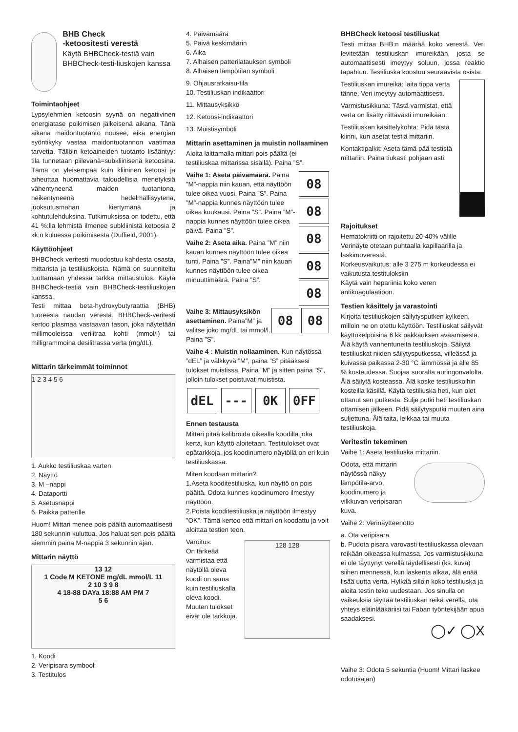BHB Check
-ketoositesti verestä
Käytä BHBCheck-testiä vain BHBCheck-testi-liuskojen kanssa
Toimintaohjeet
Lypsylehmien ketoosin syynä on negatiivinen energiatase poikimisen jälkeisenä aikana. Tänä aikana maidontuotanto nousee, eikä energian syöntikyky vastaa maidontuotannon vaatimaa tarvetta. Tällöin ketoaineiden tuotanto lisääntyy: tila tunnetaan piilevänä=subkliinisenä ketoosina. Tämä on yleisempää kuin kliininen ketoosi ja aiheuttaa huomattavia taloudellisia menetyksiä vähentyneenä maidon tuotantona, heikentyneenä hedelmällisyytenä, juoksutusmahan kiertymänä ja kohtutulehduksina. Tutkimuksissa on todettu, että 41 %:lla lehmistä ilmenee subkliinistä ketoosia 2 kk:n kuluessa poikimisesta (Duffield, 2001).
Käyttöohjeet
BHBCheck veritesti muodostuu kahdesta osasta, mittarista ja testiliuskoista. Nämä on suunniteltu tuottamaan yhdessä tarkka mittaustulos. Käytä BHBCheck-testiä vain BHBCheck-testiliuskojen kanssa.
Testi mittaa beta-hydroxybutyraattia (BHB) tuoreesta naudan verestä. BHBCheck-veritesti kertoo plasmaa vastaavan tason, joka näytetään millimooleissa verilitraa kohti (mmol/l) tai milligrammoina desilitrassa verta (mg/dL).
Mittarin tärkeimmät toiminnot
1 2 3 4 5 6
1. Aukko testiliuskaa varten
2. Näyttö
3. M –nappi
4. Dataportti
5. Asetusnappi
6. Paikka patterille
Huom! Mittari menee pois päältä automaattisesti 180 sekunnin kuluttua. Jos haluat sen pois päältä aiemmin paina M-nappia 3 sekunnin ajan.
Mittarin näyttö
13 12
1 Code M KETONE mg/dL mmol/L 11
2 10 3 9 8
4 18-88 DAYa 18:88 AM PM 7
5 6
1. Koodi
2. Veripisara symbooli
3. Testitulos
4. Päivämäärä
5. Päivä keskimäärin
6. Aika
7. Alhaisen patterilatauksen symboli
8. Alhaisen lämpötilan symboli
9. Ohjausratkaisu-tila
10. Testiliuskan indikaattori
11. Mittausyksikkö
12. Ketoosi-indikaattori
13. Muistisymboli
Mittarin asettaminen ja muistin nollaaminen
Aloita laittamalla mittari pois päältä (ei testiliuskaa mittarissa sisällä). Paina ”S”.
Vaihe 1: Aseta päivämäärä. Paina ”M”-nappia niin kauan, että näyttöön tulee oikea vuosi. Paina ”S”. Paina ”M”-nappia kunnes näyttöön tulee oikea kuukausi. Paina ”S”. Paina ”M”-nappia kunnes näyttöön tulee oikea päivä. Paina ”S”.
Vaihe 2: Aseta aika. Paina ”M” niin kauan kunnes näyttöön tulee oikea tunti. Paina ”S”. Paina”M” niin kauan kunnes näyttöön tulee oikea minuuttimäärä. Paina ”S”.
08 08 08 08 08
Vaihe 3: Mittausyksikön asettaminen. Paina”M” ja valitse joko mg/dL tai mmol/l. Paina ”S”.
08 08
Vaihe 4 : Muistin nollaaminen. Kun näytössä ”dEL” ja välkkyvä ”M”, paina ”S” pitääksesi tulokset muistissa. Paina ”M” ja sitten paina ”S”, jolloin tulokset poistuvat muistista.
dEL --- 0K 0FF
Ennen testausta
Mittari pitää kalibroida oikealla koodilla joka kerta, kun käyttö aloitetaan. Testitulokset ovat epätarkkoja, jos koodinumero näytöllä on eri kuin testiliuskassa.
Miten koodaan mittarin?
1.Aseta kooditestiliuska, kun näyttö on pois päältä. Odota kunnes koodinumero ilmestyy näyttöön.
2.Poista kooditestiliuska ja näyttöön ilmestyy ”OK”. Tämä kertoo että mittari on koodattu ja voit aloittaa testien teon.
Varoitus:
On tärkeää varmistaa että näytöllä oleva koodi on sama kuin testiliuskalla oleva koodi. Muuten tulokset eivät ole tarkkoja.
128 128
BHBCheck ketoosi testiliuskat
Testi mittaa BHB:n määrää koko verestä. Veri levitetään testiliuskan imureikään, josta se automaattisesti imeytyy soluun, jossa reaktio tapahtuu. Testiliuska koostuu seuraavista osista:
Testiliuskan imureikä: laita tippa verta tänne. Veri imeytyy automaattisesti.
Varmistusikkuna: Tästä varmistat, että verta on lisätty riittävästi imureikään.
Testiliuskan käsittelykohta: Pidä tästä kiinni, kun asetat testiä mittariin.
Kontaktipalkit: Aseta tämä pää testistä mittariin. Paina tiukasti pohjaan asti.
Rajoitukset
Hematokriitti on rajoitettu 20-40% välille
Verinäyte otetaan puhtaalla kapillaarilla ja laskimoverestä.
Korkeusvaikutus: alle 3 275 m korkeudessa ei vaikutusta testituloksiin
Käytä vain hepariinia koko veren antikoagulaatioon.
Testien käsittely ja varastointi
Kirjoita testiliuskojen säilytysputken kylkeen, milloin ne on otettu käyttöön. Testiliuskat säilyvät käyttökelpoisina 6 kk pakkauksen avaamisesta. Älä käytä vanhentuneita testiliuskoja. Säilytä testiliuskat niiden säilytysputkessa, viileässä ja kuivassa paikassa 2-30 °C lämmössä ja alle 85 % kosteudessa. Suojaa suoralta auringonvalolta. Älä säilytä kosteassa. Älä koske testiliuskoihin kosteilla käsillä. Käytä testiliuska heti, kun olet ottanut sen putkesta. Sulje putki heti testiliuskan ottamisen jälkeen. Pidä säilytysputki muuten aina suljettuna. Älä taita, leikkaa tai muuta testiliuskoja.
Veritestin tekeminen
Vaihe 1: Aseta testiliuska mittariin.
Odota, että mittarin näytössä näkyy lämpötila-arvo, koodinumero ja vilkkuvan veripisaran kuva.
Vaihe 2: Verinäytteenotto
a. Ota veripisara
b. Pudota pisara varovasti testiliuskassa olevaan reikään oikeassa kulmassa. Jos varmistusikkuna ei ole täyttynyt verellä täydellisesti (ks. kuva) siihen mennessä, kun laskenta alkaa, älä enää lisää uutta verta. Hylkää silloin koko testiliuska ja aloita testin teko uudestaan. Jos sinulla on vaikeuksia täyttää testiliuskan reikä verellä, ota yhteys eläinlääkäriisi tai Faban työntekijään apua saadaksesi.
◯✓ ◯X
Vaihe 3: Odota 5 sekuntia (Huom! Mittari laskee odotusajan)